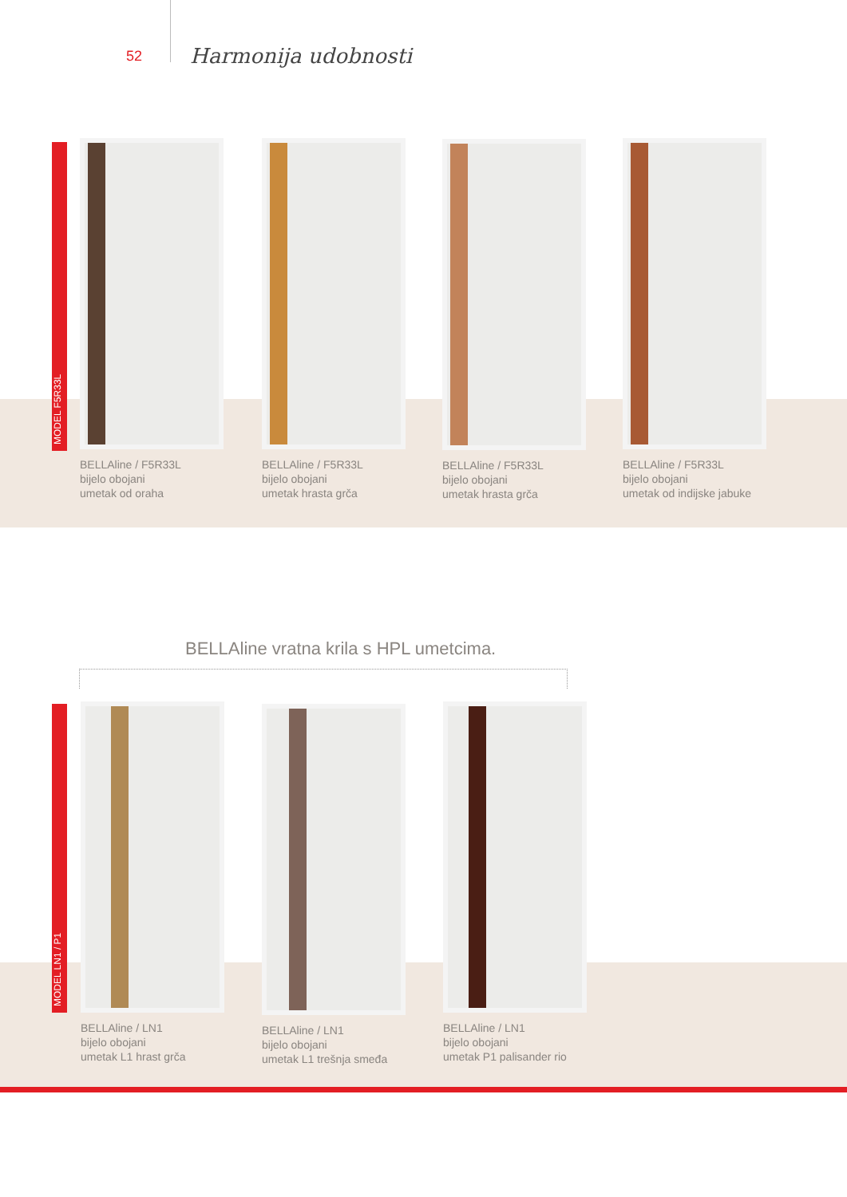52 Harmonija udobnosti
MODEL F5R33L
BELLAline / F5R33L
bijelo obojani
umetak od oraha
BELLAline / F5R33L
bijelo obojani
umetak hrasta grča
BELLAline / F5R33L
bijelo obojani
umetak hrasta grča
BELLAline / F5R33L
bijelo obojani
umetak od indijske jabuke
BELLAline vratna krila s HPL umetcima.
MODEL LN1 / P1
BELLAline / LN1
bijelo obojani
umetak L1 hrast grča
BELLAline / LN1
bijelo obojani
umetak L1 trešnja smeđa
BELLAline / LN1
bijelo obojani
umetak P1 palisander rio